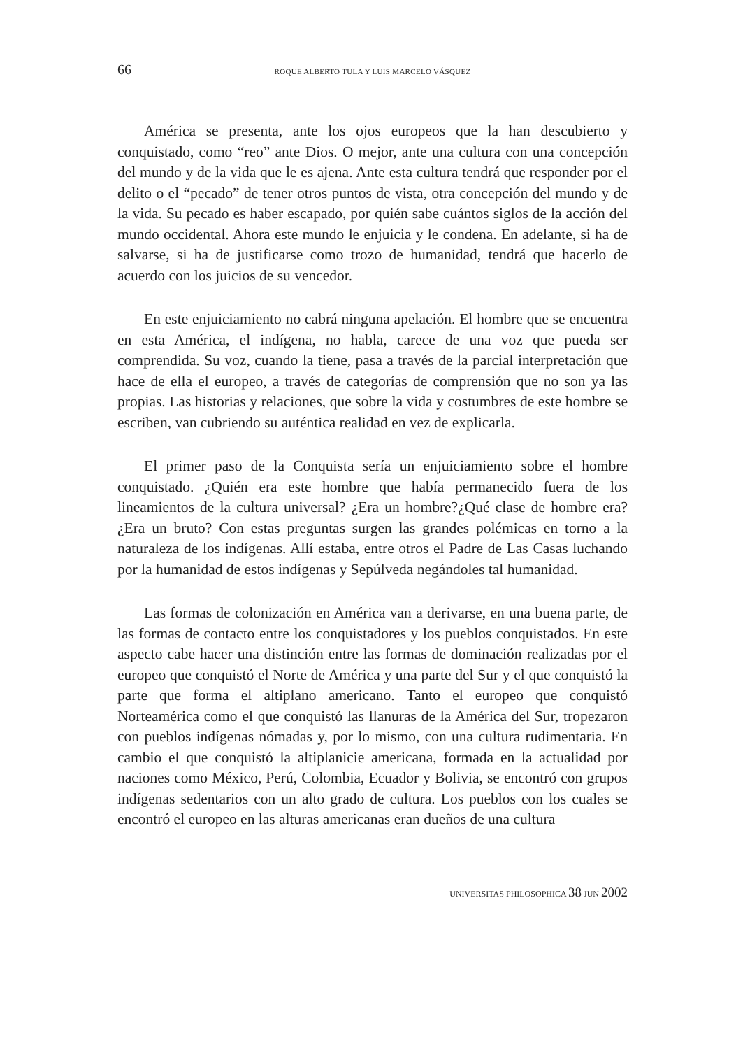66 ROQUE ALBERTO TULA Y LUIS MARCELO VÁSQUEZ
América se presenta, ante los ojos europeos que la han descubierto y conquistado, como “reo” ante Dios. O mejor, ante una cultura con una concepción del mundo y de la vida que le es ajena. Ante esta cultura tendrá que responder por el delito o el “pecado” de tener otros puntos de vista, otra concepción del mundo y de la vida. Su pecado es haber escapado, por quién sabe cuántos siglos de la acción del mundo occidental. Ahora este mundo le enjuicia y le condena. En adelante, si ha de salvarse, si ha de justificarse como trozo de humanidad, tendrá que hacerlo de acuerdo con los juicios de su vencedor.
En este enjuiciamiento no cabrá ninguna apelación. El hombre que se encuentra en esta América, el indígena, no habla, carece de una voz que pueda ser comprendida. Su voz, cuando la tiene, pasa a través de la parcial interpretación que hace de ella el europeo, a través de categorías de comprensión que no son ya las propias. Las historias y relaciones, que sobre la vida y costumbres de este hombre se escriben, van cubriendo su auténtica realidad en vez de explicarla.
El primer paso de la Conquista sería un enjuiciamiento sobre el hombre conquistado. ¿Quién era este hombre que había permanecido fuera de los lineamientos de la cultura universal? ¿Era un hombre?¿Qué clase de hombre era? ¿Era un bruto? Con estas preguntas surgen las grandes polémicas en torno a la naturaleza de los indígenas. Allí estaba, entre otros el Padre de Las Casas luchando por la humanidad de estos indígenas y Sepúlveda negándoles tal humanidad.
Las formas de colonización en América van a derivarse, en una buena parte, de las formas de contacto entre los conquistadores y los pueblos conquistados. En este aspecto cabe hacer una distinción entre las formas de dominación realizadas por el europeo que conquistó el Norte de América y una parte del Sur y el que conquistó la parte que forma el altiplano americano. Tanto el europeo que conquistó Norteamérica como el que conquistó las llanuras de la América del Sur, tropezaron con pueblos indígenas nómadas y, por lo mismo, con una cultura rudimentaria. En cambio el que conquistó la altiplanicie americana, formada en la actualidad por naciones como México, Perú, Colombia, Ecuador y Bolivia, se encontró con grupos indígenas sedentarios con un alto grado de cultura. Los pueblos con los cuales se encontró el europeo en las alturas americanas eran dueños de una cultura
UNIVERSITAS PHILOSOPHICA 38 JUN 2002